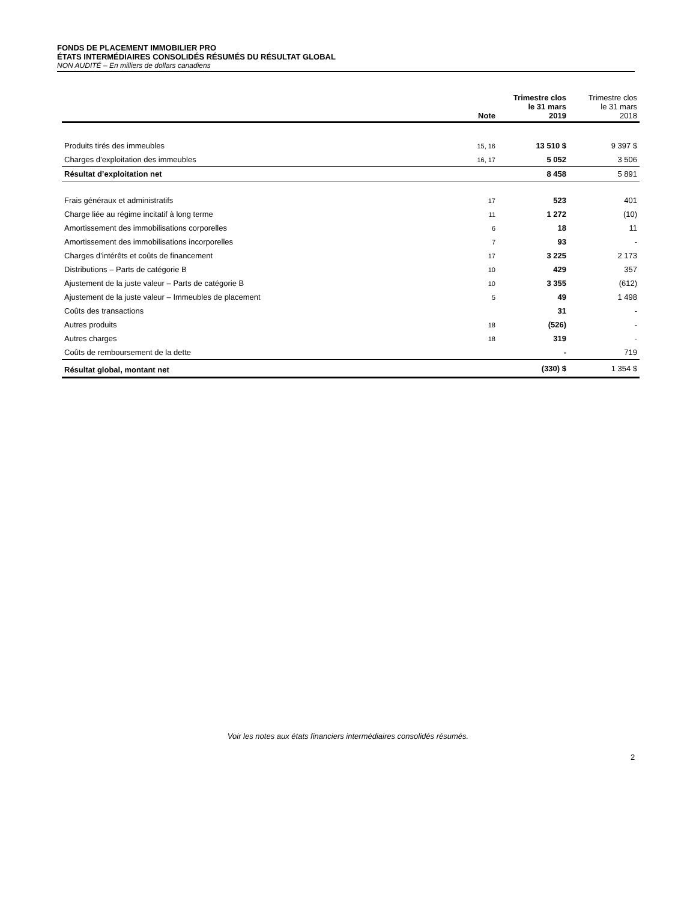FONDS DE PLACEMENT IMMOBILIER PRO
ÉTATS INTERMÉDIAIRES CONSOLIDÉS RÉSUMÉS DU RÉSULTAT GLOBAL
NON AUDITÉ – En milliers de dollars canadiens
| | Note | Trimestre clos le 31 mars 2019 | Trimestre clos le 31 mars 2018 |
| --- | --- | --- | --- |
| Produits tirés des immeubles | 15, 16 | 13 510 $ | 9 397 $ |
| Charges d’exploitation des immeubles | 16, 17 | 5 052 | 3 506 |
| Résultat d’exploitation net | | 8 458 | 5 891 |
| Frais généraux et administratifs | 17 | 523 | 401 |
| Charge liée au régime incitatif à long terme | 11 | 1 272 | (10) |
| Amortissement des immobilisations corporelles | 6 | 18 | 11 |
| Amortissement des immobilisations incorporelles | 7 | 93 | - |
| Charges d’intérêts et coûts de financement | 17 | 3 225 | 2 173 |
| Distributions – Parts de catégorie B | 10 | 429 | 357 |
| Ajustement de la juste valeur – Parts de catégorie B | 10 | 3 355 | (612) |
| Ajustement de la juste valeur – Immeubles de placement | 5 | 49 | 1 498 |
| Coûts des transactions | | 31 | - |
| Autres produits | 18 | (526) | - |
| Autres charges | 18 | 319 | - |
| Coûts de remboursement de la dette | | - | 719 |
| Résultat global, montant net | | (330) $ | 1 354 $ |
Voir les notes aux états financiers intermédiaires consolidés résumés.
2